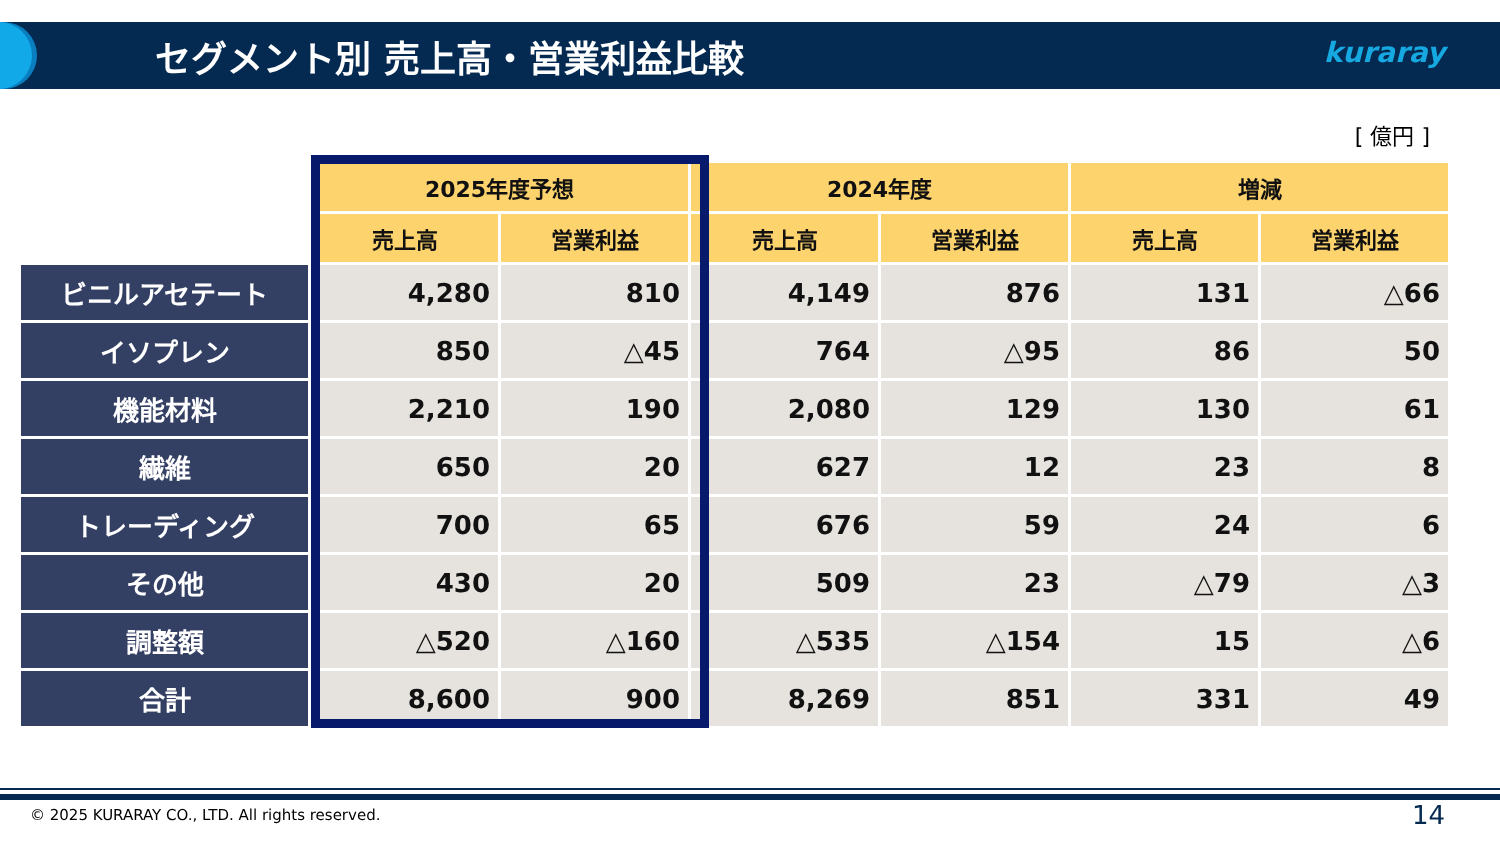セグメント別 売上高・営業利益比較 kuraray
[ 億円 ]
| | 2025年度予想 | | 2024年度 | | 増減 | |
| --- | --- | --- | --- | --- | --- | --- |
| | 売上高 | 営業利益 | 売上高 | 営業利益 | 売上高 | 営業利益 |
| ビニルアセテート | 4,280 | 810 | 4,149 | 876 | 131 | △66 |
| イソプレン | 850 | △45 | 764 | △95 | 86 | 50 |
| 機能材料 | 2,210 | 190 | 2,080 | 129 | 130 | 61 |
| 繊維 | 650 | 20 | 627 | 12 | 23 | 8 |
| トレーディング | 700 | 65 | 676 | 59 | 24 | 6 |
| その他 | 430 | 20 | 509 | 23 | △79 | △3 |
| 調整額 | △520 | △160 | △535 | △154 | 15 | △6 |
| 合計 | 8,600 | 900 | 8,269 | 851 | 331 | 49 |
© 2025 KURARAY CO., LTD. All rights reserved.
14